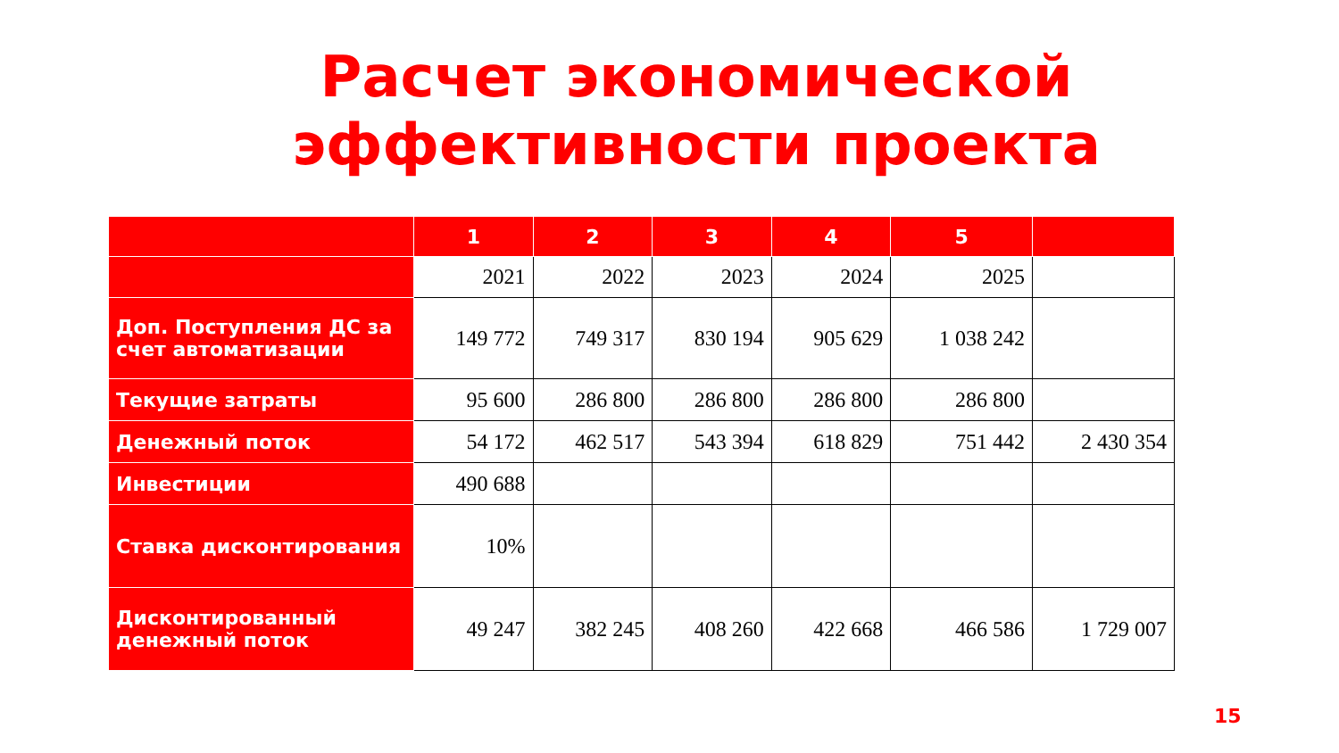Расчет экономической
эффективности проекта
| | 1 | 2 | 3 | 4 | 5 | |
| --- | --- | --- | --- | --- | --- | --- |
| | 2021 | 2022 | 2023 | 2024 | 2025 | |
| Доп. Поступления ДС за счет автоматизации | 149 772 | 749 317 | 830 194 | 905 629 | 1 038 242 | |
| Текущие затраты | 95 600 | 286 800 | 286 800 | 286 800 | 286 800 | |
| Денежный поток | 54 172 | 462 517 | 543 394 | 618 829 | 751 442 | 2 430 354 |
| Инвестиции | 490 688 | | | | | |
| Ставка дисконтирования | 10% | | | | | |
| Дисконтированный денежный поток | 49 247 | 382 245 | 408 260 | 422 668 | 466 586 | 1 729 007 |
15